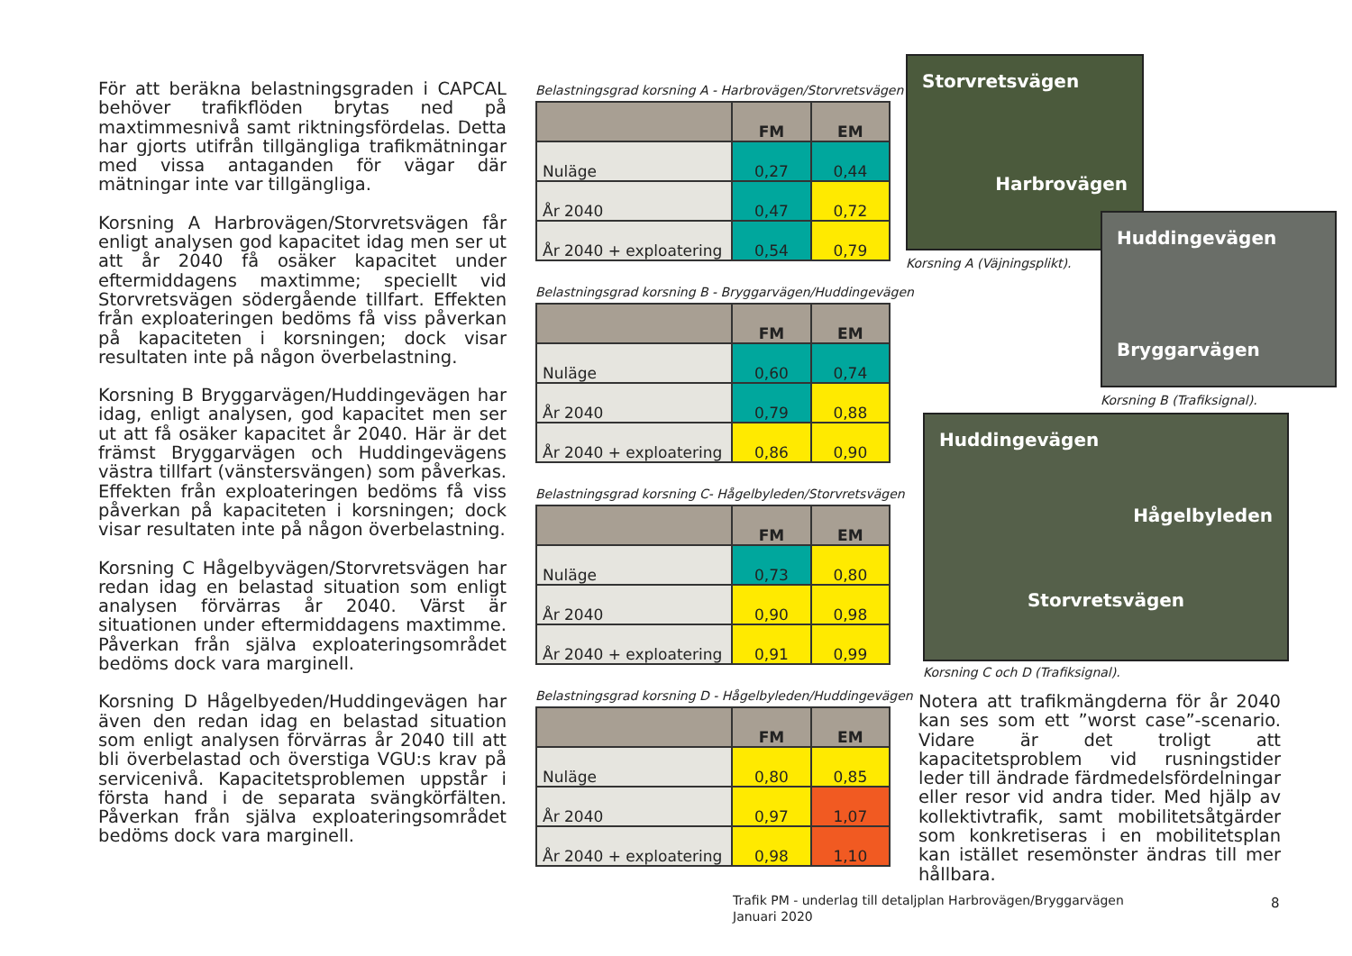För att beräkna belastningsgraden i CAPCAL behöver trafikflöden brytas ned på maxtimmesnivå samt riktningsfördelas. Detta har gjorts utifrån tillgängliga trafikmätningar med vissa antaganden för vägar där mätningar inte var tillgängliga.
Korsning A Harbrovägen/Storvretsvägen får enligt analysen god kapacitet idag men ser ut att år 2040 få osäker kapacitet under eftermiddagens maxtimme; speciellt vid Storvretsvägen södergående tillfart. Effekten från exploateringen bedöms få viss påverkan på kapaciteten i korsningen; dock visar resultaten inte på någon överbelastning.
Korsning B Bryggarvägen/Huddingevägen har idag, enligt analysen, god kapacitet men ser ut att få osäker kapacitet år 2040. Här är det främst Bryggarvägen och Huddingevägens västra tillfart (vänstersvängen) som påverkas. Effekten från exploateringen bedöms få viss påverkan på kapaciteten i korsningen; dock visar resultaten inte på någon överbelastning.
Korsning C Hågelbyvägen/Storvretsvägen har redan idag en belastad situation som enligt analysen förvärras år 2040. Värst är situationen under eftermiddagens maxtimme. Påverkan från själva exploateringsområdet bedöms dock vara marginell.
Korsning D Hågelbyeden/Huddingevägen har även den redan idag en belastad situation som enligt analysen förvärras år 2040 till att bli överbelastad och överstiga VGU:s krav på servicenivå. Kapacitetsproblemen uppstår i första hand i de separata svängkörfälten. Påverkan från själva exploateringsområdet bedöms dock vara marginell.
Belastningsgrad korsning A - Harbrovägen/Storvretsvägen
| | FM | EM |
| --- | --- | --- |
| Nuläge | 0,27 | 0,44 |
| År 2040 | 0,47 | 0,72 |
| År 2040 + exploatering | 0,54 | 0,79 |
Belastningsgrad korsning B - Bryggarvägen/Huddingevägen
| | FM | EM |
| --- | --- | --- |
| Nuläge | 0,60 | 0,74 |
| År 2040 | 0,79 | 0,88 |
| År 2040 + exploatering | 0,86 | 0,90 |
Belastningsgrad korsning C- Hågelbyleden/Storvretsvägen
| | FM | EM |
| --- | --- | --- |
| Nuläge | 0,73 | 0,80 |
| År 2040 | 0,90 | 0,98 |
| År 2040 + exploatering | 0,91 | 0,99 |
Belastningsgrad korsning D - Hågelbyleden/Huddingevägen
| | FM | EM |
| --- | --- | --- |
| Nuläge | 0,80 | 0,85 |
| År 2040 | 0,97 | 1,07 |
| År 2040 + exploatering | 0,98 | 1,10 |
Storvretsvägen
Harbrovägen
Korsning A (Väjningsplikt).
Huddingevägen
Bryggarvägen
Korsning B (Trafiksignal).
Huddingevägen
Hågelbyleden
Storvretsvägen
Korsning C och D (Trafiksignal).
Notera att trafikmängderna för år 2040 kan ses som ett ”worst case”-scenario. Vidare är det troligt att kapacitetsproblem vid rusningstider leder till ändrade färdmedelsfördelningar eller resor vid andra tider. Med hjälp av kollektivtrafik, samt mobilitetsåtgärder som konkretiseras i en mobilitetsplan kan istället resemönster ändras till mer hållbara.
Trafik PM - underlag till detaljplan Harbrovägen/Bryggarvägen
Januari 2020
8